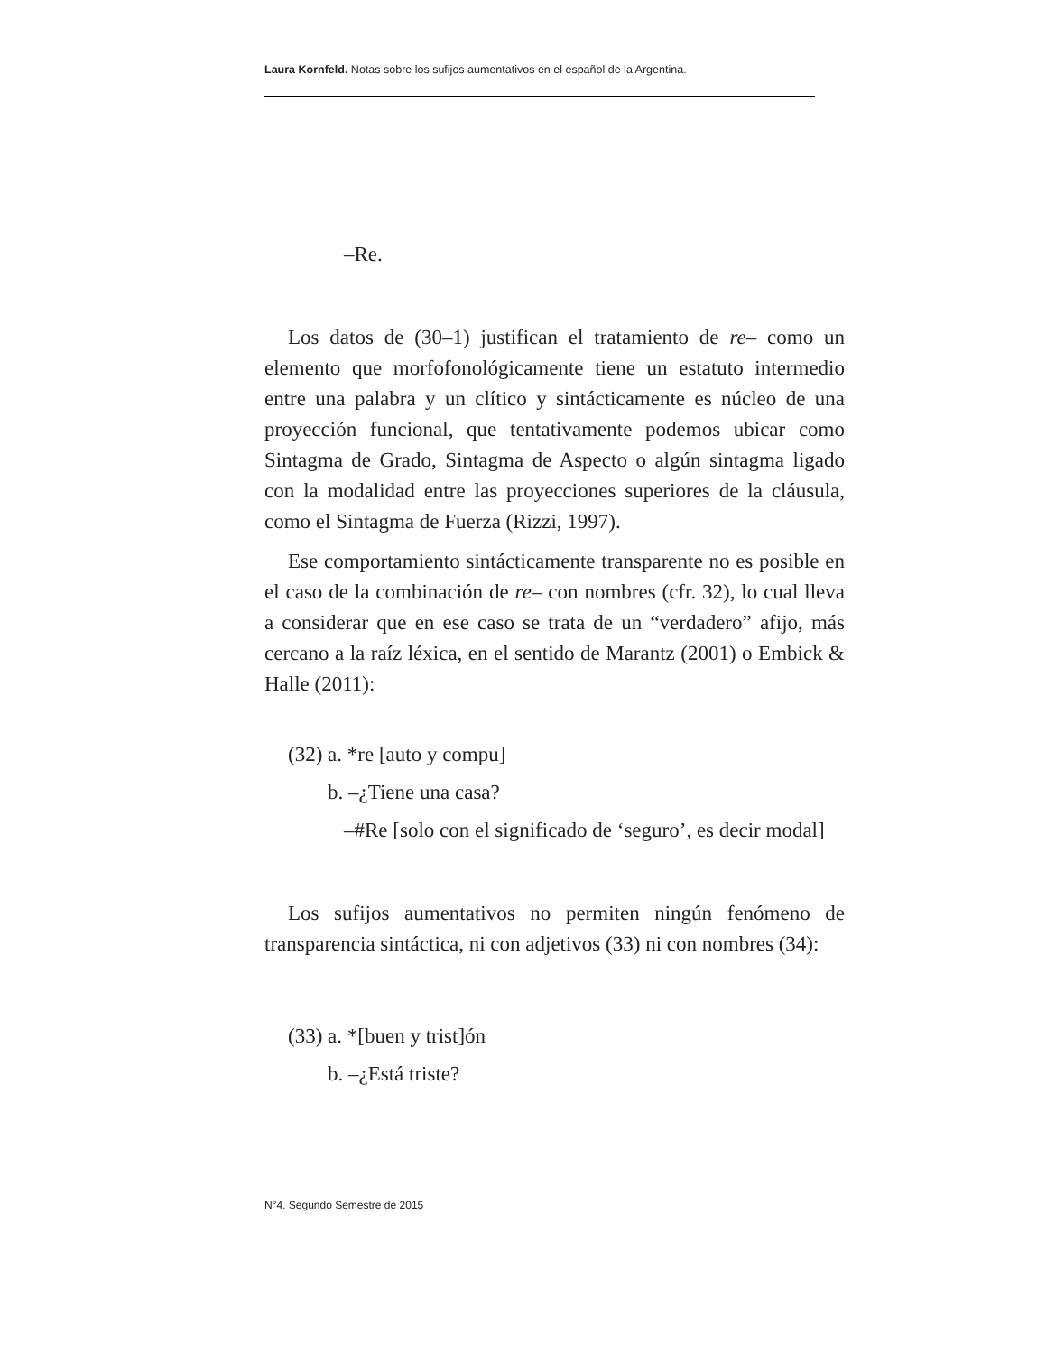Laura Kornfeld. Notas sobre los sufijos aumentativos en el español de la Argentina.
–Re.
Los datos de (30–1) justifican el tratamiento de re– como un elemento que morfofonológicamente tiene un estatuto intermedio entre una palabra y un clítico y sintácticamente es núcleo de una proyección funcional, que tentativamente podemos ubicar como Sintagma de Grado, Sintagma de Aspecto o algún sintagma ligado con la modalidad entre las proyecciones superiores de la cláusula, como el Sintagma de Fuerza (Rizzi, 1997).
Ese comportamiento sintácticamente transparente no es posible en el caso de la combinación de re– con nombres (cfr. 32), lo cual lleva a considerar que en ese caso se trata de un “verdadero” afijo, más cercano a la raíz léxica, en el sentido de Marantz (2001) o Embick & Halle (2011):
(32) a. *re [auto y compu]
b. –¿Tiene una casa?
–#Re [solo con el significado de ‘seguro’, es decir modal]
Los sufijos aumentativos no permiten ningún fenómeno de transparencia sintáctica, ni con adjetivos (33) ni con nombres (34):
(33) a. *[buen y trist]ón
b. –¿Está triste?
N°4. Segundo Semestre de 2015